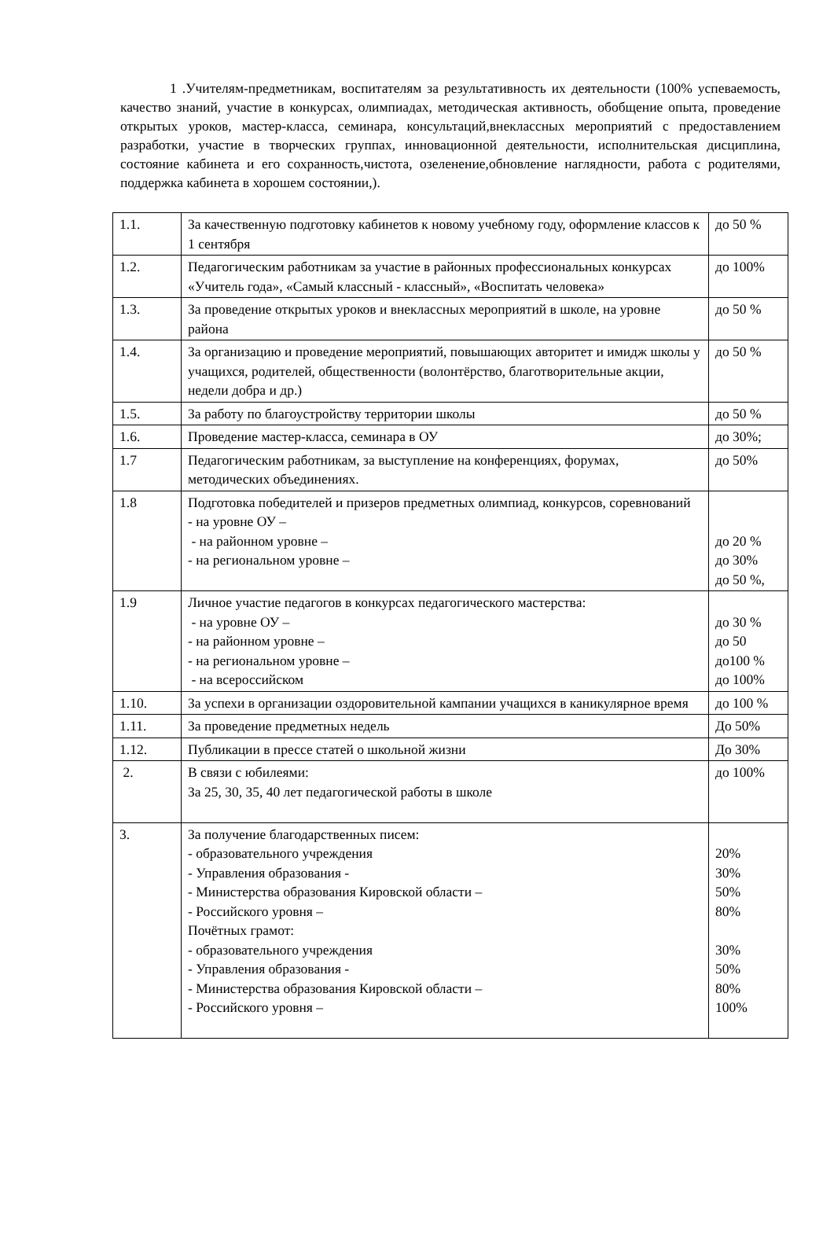1 .Учителям-предметникам, воспитателям за результативность их деятельности (100% успеваемость, качество знаний, участие в конкурсах, олимпиадах, методическая активность, обобщение опыта, проведение открытых уроков, мастер-класса, семинара, консультаций,внеклассных мероприятий с предоставлением разработки, участие в творческих группах, инновационной деятельности, исполнительская дисциплина, состояние кабинета и его сохранность,чистота, озеленение,обновление наглядности, работа с родителями, поддержка кабинета в хорошем состоянии,).
| 1.1. | За качественную подготовку кабинетов к новому учебному году, оформление классов к 1 сентября | до 50 % |
| 1.2. | Педагогическим работникам за участие в районных профессиональных конкурсах «Учитель года», «Самый классный - классный», «Воспитать человека» | до 100% |
| 1.3. | За проведение открытых уроков и внеклассных мероприятий в школе, на уровне района | до 50 % |
| 1.4. | За организацию и проведение мероприятий, повышающих авторитет и имидж школы у учащихся, родителей, общественности (волонтёрство, благотворительные акции, недели добра и др.) | до 50 % |
| 1.5. | За работу по благоустройству территории школы | до 50 % |
| 1.6. | Проведение мастер-класса, семинара в ОУ | до 30%; |
| 1.7 | Педагогическим работникам, за выступление на конференциях, форумах, методических объединениях. | до 50% |
| 1.8 | Подготовка победителей и призеров предметных олимпиад, конкурсов, соревнований - на уровне ОУ – - на районном уровне – - на региональном уровне – | до 20 % до 30% до 50 %, |
| 1.9 | Личное участие педагогов в конкурсах педагогического мастерства: - на уровне ОУ – - на районном уровне – - на региональном уровне – - на всероссийском | до 30 % до 50 до100 % до 100% |
| 1.10. | За успехи в организации оздоровительной кампании учащихся в каникулярное время | до 100 % |
| 1.11. | За проведение предметных недель | До 50% |
| 1.12. | Публикации в прессе статей о школьной жизни | До 30% |
| 2. | В связи с юбилеями: За 25, 30, 35, 40 лет педагогической работы в школе | до 100% |
| 3. | За получение благодарственных писем: - образовательного учреждения - Управления образования - - Министерства образования Кировской области – - Российского уровня – Почётных грамот: - образовательного учреждения - Управления образования - - Министерства образования Кировской области – - Российского уровня – | 20% 30% 50% 80% 30% 50% 80% 100% |